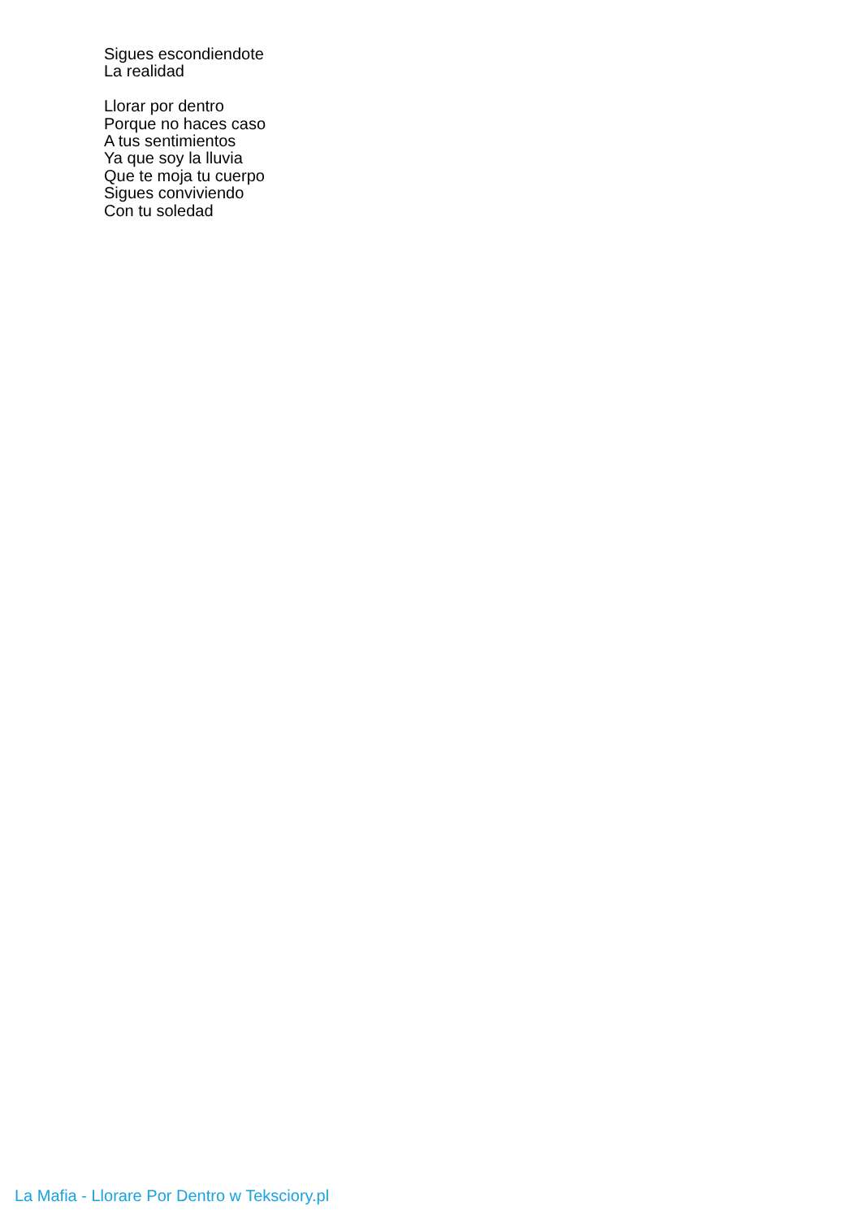Sigues escondiendote
La realidad
Llorar por dentro
Porque no haces caso
A tus sentimientos
Ya que soy la lluvia
Que te moja tu cuerpo
Sigues conviviendo
Con tu soledad
La Mafia - Llorare Por Dentro w Teksciory.pl